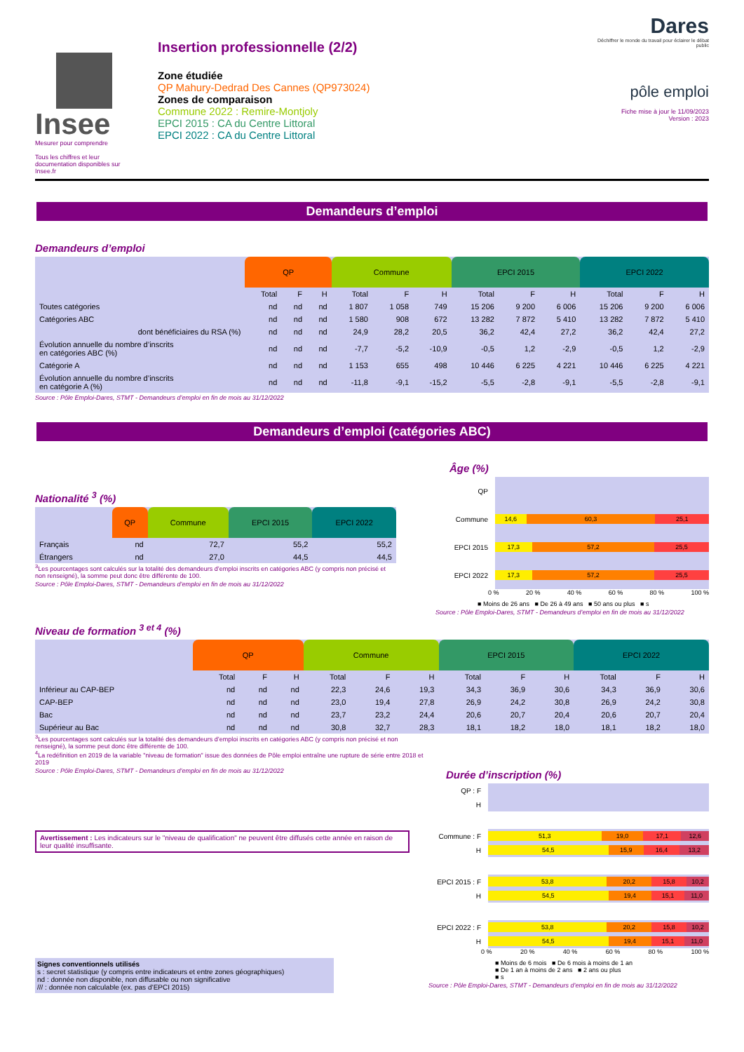Insee
Mesurer pour comprendre
Tous les chiffres et leur documentation disponibles sur Insee.fr
Insertion professionnelle (2/2)
Zone étudiée
QP Mahury-Dedrad Des Cannes (QP973024)
Zones de comparaison
Commune 2022 : Remire-Montjoly
EPCI 2015 : CA du Centre Littoral
EPCI 2022 : CA du Centre Littoral
Dares
Déchiffrer le monde du travail pour éclairer le débat public
pôle emploi
Fiche mise à jour le 11/09/2023
Version : 2023
Demandeurs d’emploi
Demandeurs d’emploi
| | QP | | | Commune | | | EPCI 2015 | | | EPCI 2022 | | |
| --- | --- | --- | --- | --- | --- | --- | --- | --- | --- | --- | --- | --- |
| | Total | F | H | Total | F | H | Total | F | H | Total | F | H |
| Toutes catégories | nd | nd | nd | 1 807 | 1 058 | 749 | 15 206 | 9 200 | 6 006 | 15 206 | 9 200 | 6 006 |
| Catégories ABC | nd | nd | nd | 1 580 | 908 | 672 | 13 282 | 7 872 | 5 410 | 13 282 | 7 872 | 5 410 |
| dont bénéficiaires du RSA (%) | nd | nd | nd | 24,9 | 28,2 | 20,5 | 36,2 | 42,4 | 27,2 | 36,2 | 42,4 | 27,2 |
| Évolution annuelle du nombre d’inscrits en catégories ABC (%) | nd | nd | nd | -7,7 | -5,2 | -10,9 | -0,5 | 1,2 | -2,9 | -0,5 | 1,2 | -2,9 |
| Catégorie A | nd | nd | nd | 1 153 | 655 | 498 | 10 446 | 6 225 | 4 221 | 10 446 | 6 225 | 4 221 |
| Évolution annuelle du nombre d’inscrits en catégorie A (%) | nd | nd | nd | -11,8 | -9,1 | -15,2 | -5,5 | -2,8 | -9,1 | -5,5 | -2,8 | -9,1 |
Source : Pôle Emploi-Dares, STMT - Demandeurs d’emploi en fin de mois au 31/12/2022
Demandeurs d’emploi (catégories ABC)
Nationalité <sup>3</sup> (%)
| | QP | Commune | EPCI 2015 | EPCI 2022 |
| --- | --- | --- | --- | --- |
| Français | nd | 72,7 | 55,2 | 55,2 |
| Étrangers | nd | 27,0 | 44,5 | 44,5 |
<sup>3</sup> Les pourcentages sont calculés sur la totalité des demandeurs d’emploi inscrits en catégories ABC (y compris non précisé et non renseigné), la somme peut donc être différente de 100.
Source : Pôle Emploi-Dares, STMT - Demandeurs d’emploi en fin de mois au 31/12/2022
Âge (%)
QP
Commune
14,6 60,3 25,1
EPCI 2015
17,3 57,2 25,5
EPCI 2022
17,3 57,2 25,5
0 % 20 % 40 % 60 % 80 % 100 %
■ Moins de 26 ans ■ De 26 à 49 ans ■ 50 ans ou plus ■ s
Source : Pôle Emploi-Dares, STMT - Demandeurs d’emploi en fin de mois au 31/12/2022
Niveau de formation <sup>3 et 4</sup> (%)
| | QP | | | Commune | | | EPCI 2015 | | | EPCI 2022 | | |
| --- | --- | --- | --- | --- | --- | --- | --- | --- | --- | --- | --- | --- |
| | Total | F | H | Total | F | H | Total | F | H | Total | F | H |
| Inférieur au CAP-BEP | nd | nd | nd | 22,3 | 24,6 | 19,3 | 34,3 | 36,9 | 30,6 | 34,3 | 36,9 | 30,6 |
| CAP-BEP | nd | nd | nd | 23,0 | 19,4 | 27,8 | 26,9 | 24,2 | 30,8 | 26,9 | 24,2 | 30,8 |
| Bac | nd | nd | nd | 23,7 | 23,2 | 24,4 | 20,6 | 20,7 | 20,4 | 20,6 | 20,7 | 20,4 |
| Supérieur au Bac | nd | nd | nd | 30,8 | 32,7 | 28,3 | 18,1 | 18,2 | 18,0 | 18,1 | 18,2 | 18,0 |
<sup>3</sup> Les pourcentages sont calculés sur la totalité des demandeurs d’emploi inscrits en catégories ABC (y compris non précisé et non renseigné), la somme peut donc être différente de 100.
<sup>4</sup> La redéfinition en 2019 de la variable "niveau de formation" issue des données de Pôle emploi entraîne une rupture de série entre 2018 et 2019
Source : Pôle Emploi-Dares, STMT - Demandeurs d’emploi en fin de mois au 31/12/2022
Avertissement : Les indicateurs sur le "niveau de qualification" ne peuvent être diffusés cette année en raison de leur qualité insuffisante.
Signes conventionnels utilisés
s : secret statistique (y compris entre indicateurs et entre zones géographiques)
nd : donnée non disponible, non diffusable ou non significative
/// : donnée non calculable (ex. pas d’EPCI 2015)
Durée d’inscription (%)
QP : F
H
Commune : F
51,3 19,0 17,1 12,6
H
54,5 15,9 16,4 13,2
EPCI 2015 : F
53,8 20,2 15,8 10,2
H
54,5 19,4 15,1 11,0
EPCI 2022 : F
53,8 20,2 15,8 10,2
H
54,5 19,4 15,1 11,0
0 % 20 % 40 % 60 % 80 % 100 %
■ Moins de 6 mois ■ De 6 mois à moins de 1 an
■ De 1 an à moins de 2 ans ■ 2 ans ou plus
■ s
Source : Pôle Emploi-Dares, STMT - Demandeurs d’emploi en fin de mois au 31/12/2022